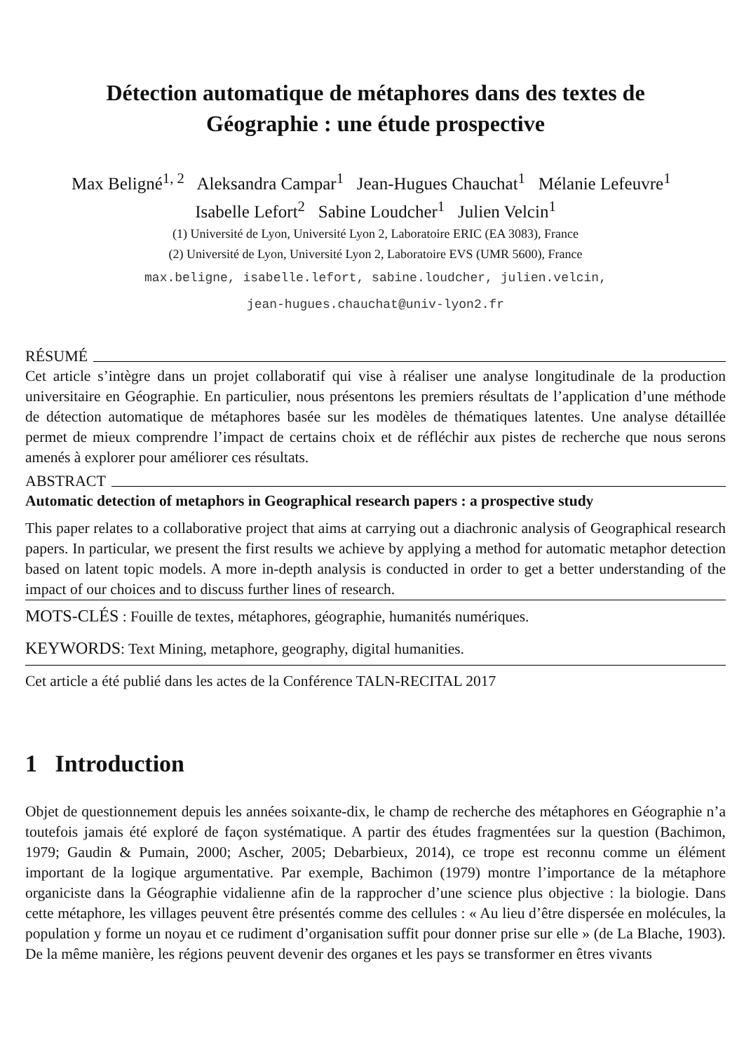Détection automatique de métaphores dans des textes de Géographie : une étude prospective
Max Beligné<sup>1, 2</sup> Aleksandra Campar<sup>1</sup> Jean-Hugues Chauchat<sup>1</sup> Mélanie Lefeuvre<sup>1</sup> Isabelle Lefort<sup>2</sup> Sabine Loudcher<sup>1</sup> Julien Velcin<sup>1</sup>
(1) Université de Lyon, Université Lyon 2, Laboratoire ERIC (EA 3083), France
(2) Université de Lyon, Université Lyon 2, Laboratoire EVS (UMR 5600), France
max.beligne, isabelle.lefort, sabine.loudcher, julien.velcin,
jean-hugues.chauchat@univ-lyon2.fr
RÉSUMÉ
Cet article s’intègre dans un projet collaboratif qui vise à réaliser une analyse longitudinale de la production universitaire en Géographie. En particulier, nous présentons les premiers résultats de l’application d’une méthode de détection automatique de métaphores basée sur les modèles de thématiques latentes. Une analyse détaillée permet de mieux comprendre l’impact de certains choix et de réfléchir aux pistes de recherche que nous serons amenés à explorer pour améliorer ces résultats.
ABSTRACT
Automatic detection of metaphors in Geographical research papers : a prospective study
This paper relates to a collaborative project that aims at carrying out a diachronic analysis of Geographical research papers. In particular, we present the first results we achieve by applying a method for automatic metaphor detection based on latent topic models. A more in-depth analysis is conducted in order to get a better understanding of the impact of our choices and to discuss further lines of research.
MOTS-CLÉS : Fouille de textes, métaphores, géographie, humanités numériques.
KEYWORDS: Text Mining, metaphore, geography, digital humanities.
Cet article a été publié dans les actes de la Conférence TALN-RECITAL 2017
1 Introduction
Objet de questionnement depuis les années soixante-dix, le champ de recherche des métaphores en Géographie n’a toutefois jamais été exploré de façon systématique. A partir des études fragmentées sur la question (Bachimon, 1979; Gaudin & Pumain, 2000; Ascher, 2005; Debarbieux, 2014), ce trope est reconnu comme un élément important de la logique argumentative. Par exemple, Bachimon (1979) montre l’importance de la métaphore organiciste dans la Géographie vidalienne afin de la rapprocher d’une science plus objective : la biologie. Dans cette métaphore, les villages peuvent être présentés comme des cellules : « Au lieu d’être dispersée en molécules, la population y forme un noyau et ce rudiment d’organisation suffit pour donner prise sur elle » (de La Blache, 1903). De la même manière, les régions peuvent devenir des organes et les pays se transformer en êtres vivants